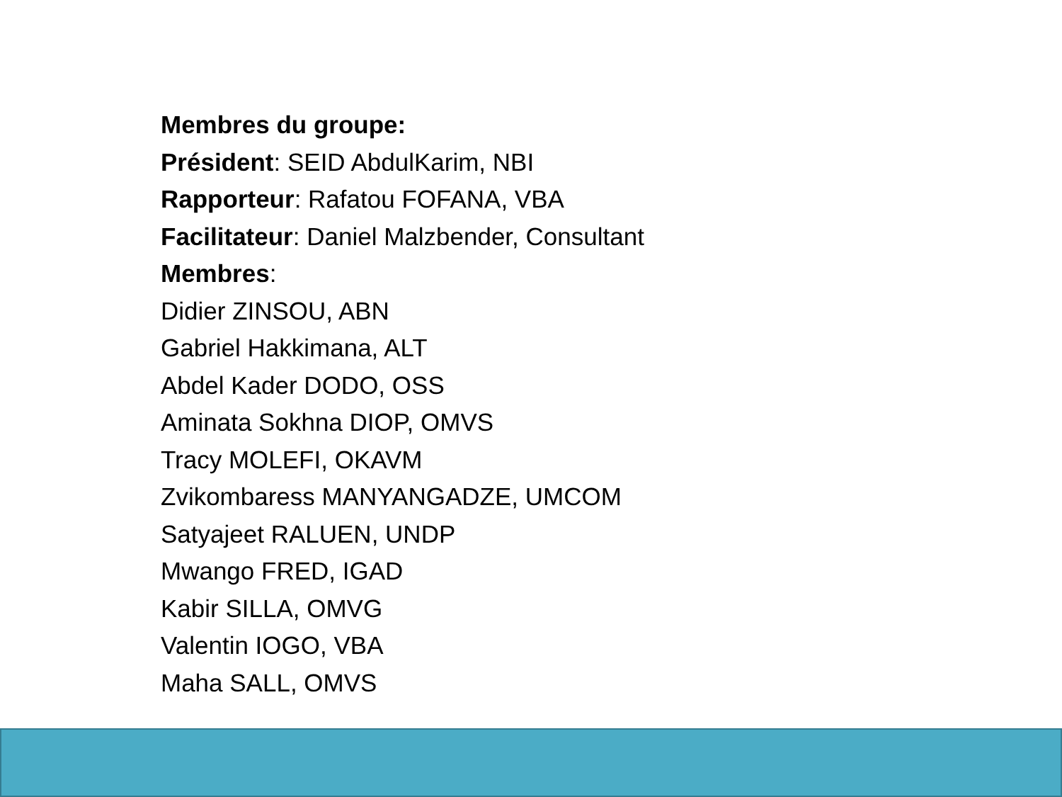Membres du groupe:
Président: SEID AbdulKarim, NBI
Rapporteur: Rafatou FOFANA, VBA
Facilitateur: Daniel Malzbender, Consultant
Membres:
Didier ZINSOU, ABN
Gabriel Hakkimana, ALT
Abdel Kader DODO, OSS
Aminata Sokhna DIOP, OMVS
Tracy MOLEFI, OKAVM
Zvikombaress MANYANGADZE, UMCOM
Satyajeet RALUEN, UNDP
Mwango FRED, IGAD
Kabir SILLA, OMVG
Valentin IOGO, VBA
Maha SALL, OMVS